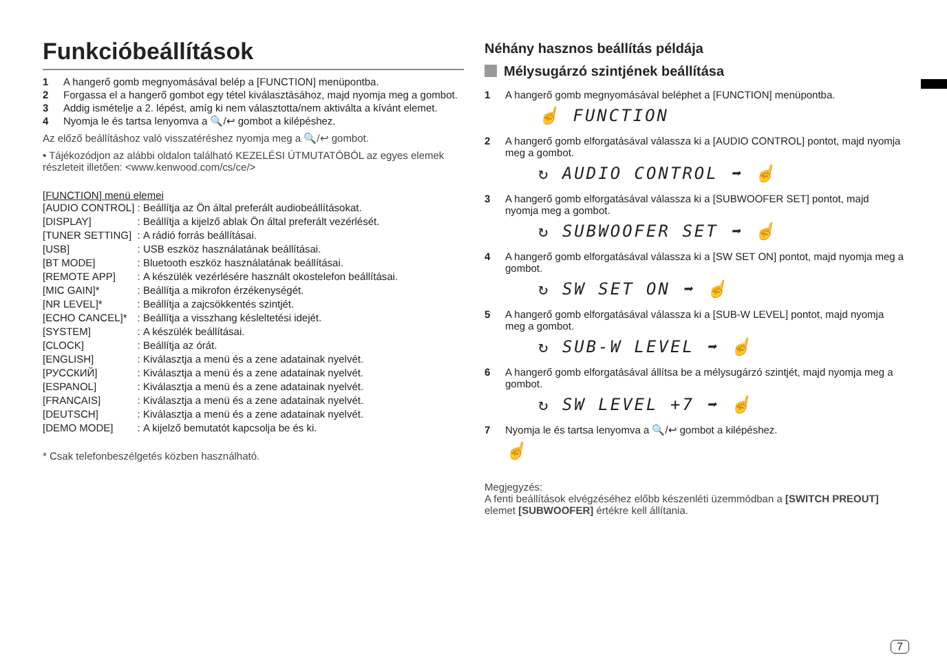Funkcióbeállítások
1 A hangerő gomb megnyomásával belép a [FUNCTION] menüpontba.
2 Forgassa el a hangerő gombot egy tétel kiválasztásához, majd nyomja meg a gombot.
3 Addig ismételje a 2. lépést, amíg ki nem választotta/nem aktiválta a kívánt elemet.
4 Nyomja le és tartsa lenyomva a 🔍/↩ gombot a kilépéshez.
Az előző beállításhoz való visszatéréshez nyomja meg a 🔍/↩ gombot.
• Tájékozódjon az alábbi oldalon található KEZELÉSI ÚTMUTATÓBÓL az egyes elemek részleteit illetően: <www.kenwood.com/cs/ce/>
[FUNCTION] menü elemei
| [AUDIO CONTROL] | : | Beállítja az Ön által preferált audiobeállításokat. |
| [DISPLAY] | : | Beállítja a kijelző ablak Ön által preferált vezérlését. |
| [TUNER SETTING] | : | A rádió forrás beállításai. |
| [USB] | : | USB eszköz használatának beállításai. |
| [BT MODE] | : | Bluetooth eszköz használatának beállításai. |
| [REMOTE APP] | : | A készülék vezérlésére használt okostelefon beállításai. |
| [MIC GAIN]* | : | Beállítja a mikrofon érzékenységét. |
| [NR LEVEL]* | : | Beállítja a zajcsökkentés szintjét. |
| [ECHO CANCEL]* | : | Beállítja a visszhang késleltetési idejét. |
| [SYSTEM] | : | A készülék beállításai. |
| [CLOCK] | : | Beállítja az órát. |
| [ENGLISH] | : | Kiválasztja a menü és a zene adatainak nyelvét. |
| [РУССКИЙ] | : | Kiválasztja a menü és a zene adatainak nyelvét. |
| [ESPANOL] | : | Kiválasztja a menü és a zene adatainak nyelvét. |
| [FRANCAIS] | : | Kiválasztja a menü és a zene adatainak nyelvét. |
| [DEUTSCH] | : | Kiválasztja a menü és a zene adatainak nyelvét. |
| [DEMO MODE] | : | A kijelző bemutatót kapcsolja be és ki. |
* Csak telefonbeszélgetés közben használható.
Néhány hasznos beállítás példája
Mélysugárzó szintjének beállítása
1 A hangerő gomb megnyomásával beléphet a [FUNCTION] menüpontba.
☝ FUNCTION
2 A hangerő gomb elforgatásával válassza ki a [AUDIO CONTROL] pontot, majd nyomja meg a gombot.
↻ AUDIO CONTROL ➡ ☝
3 A hangerő gomb elforgatásával válassza ki a [SUBWOOFER SET] pontot, majd nyomja meg a gombot.
↻ SUBWOOFER SET ➡ ☝
4 A hangerő gomb elforgatásával válassza ki a [SW SET ON] pontot, majd nyomja meg a gombot.
↻ SW SET ON ➡ ☝
5 A hangerő gomb elforgatásával válassza ki a [SUB-W LEVEL] pontot, majd nyomja meg a gombot.
↻ SUB-W LEVEL ➡ ☝
6 A hangerő gomb elforgatásával állítsa be a mélysugárzó szintjét, majd nyomja meg a gombot.
↻ SW LEVEL +7 ➡ ☝
7 Nyomja le és tartsa lenyomva a 🔍/↩ gombot a kilépéshez.
☝
Megjegyzés:
A fenti beállítások elvégzéséhez előbb készenléti üzemmódban a [SWITCH PREOUT] elemet [SUBWOOFER] értékre kell állítania.
7